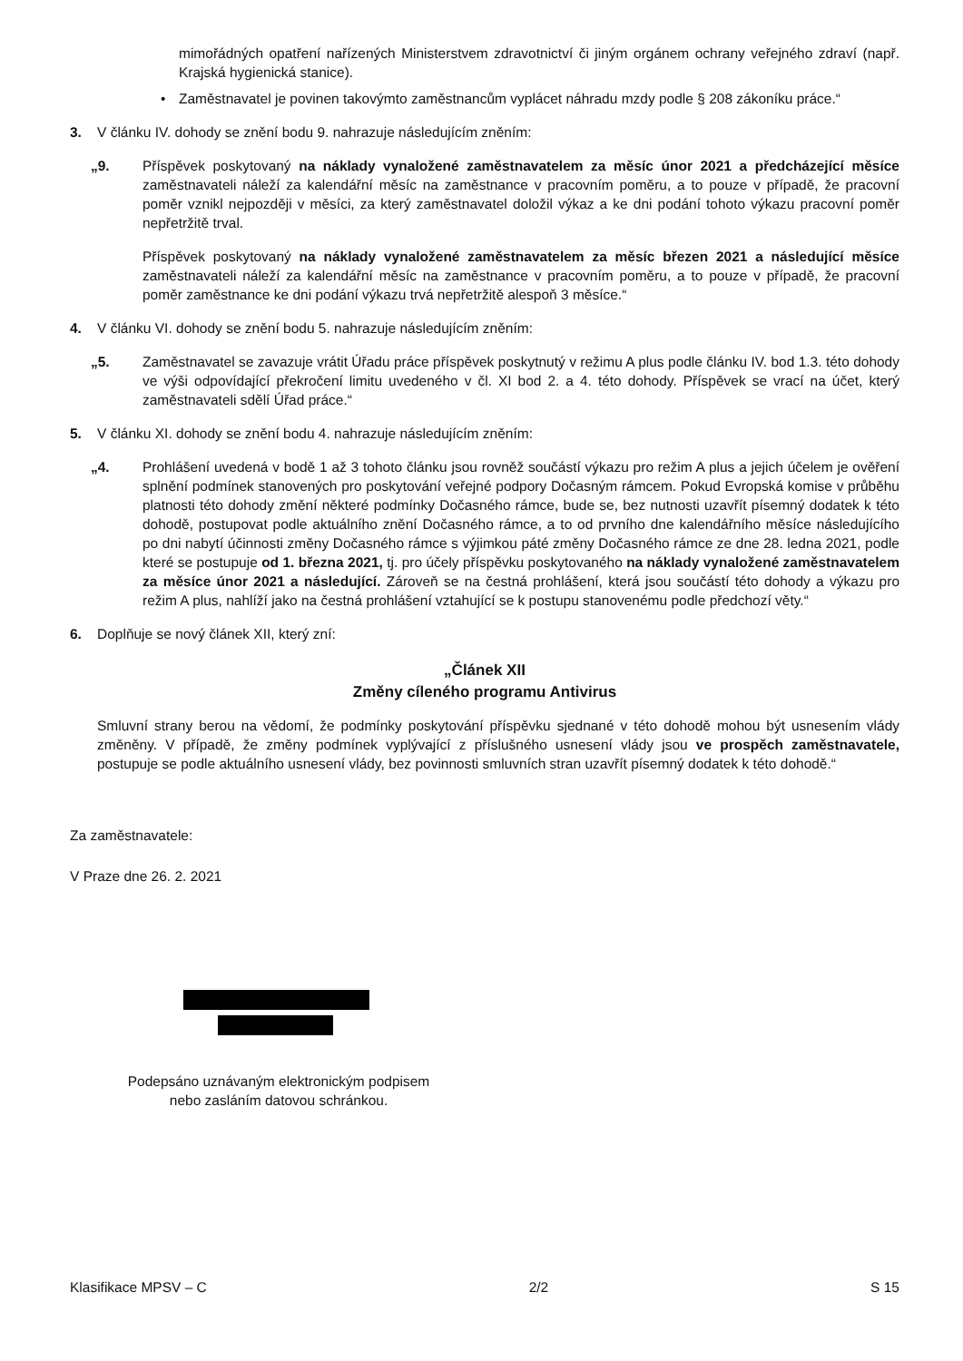mimořádných opatření nařízených Ministerstvem zdravotnictví či jiným orgánem ochrany veřejného zdraví (např. Krajská hygienická stanice).
• Zaměstnavatel je povinen takovýmto zaměstnancům vyplácet náhradu mzdy podle § 208 zákoníku práce.“
3. V článku IV. dohody se znění bodu 9. nahrazuje následujícím zněním:
„9. Příspěvek poskytovaný na náklady vynaložené zaměstnavatelem za měsíc únor 2021 a předcházející měsíce zaměstnavateli náleží za kalendářní měsíc na zaměstnance v pracovním poměru, a to pouze v případě, že pracovní poměr vznikl nejpozději v měsíci, za který zaměstnavatel doložil výkaz a ke dni podání tohoto výkazu pracovní poměr nepřetržitě trval.
Příspěvek poskytovaný na náklady vynaložené zaměstnavatelem za měsíc březen 2021 a následující měsíce zaměstnavateli náleží za kalendářní měsíc na zaměstnance v pracovním poměru, a to pouze v případě, že pracovní poměr zaměstnance ke dni podání výkazu trvá nepřetržitě alespoň 3 měsíce.“
4. V článku VI. dohody se znění bodu 5. nahrazuje následujícím zněním:
„5. Zaměstnavatel se zavazuje vrátit Úřadu práce příspěvek poskytnutý v režimu A plus podle článku IV. bod 1.3. této dohody ve výši odpovídající překročení limitu uvedeného v čl. XI bod 2. a 4. této dohody. Příspěvek se vrací na účet, který zaměstnavateli sdělí Úřad práce.“
5. V článku XI. dohody se znění bodu 4. nahrazuje následujícím zněním:
„4. Prohlášení uvedená v bodě 1 až 3 tohoto článku jsou rovněž součástí výkazu pro režim A plus a jejich účelem je ověření splnění podmínek stanovených pro poskytování veřejné podpory Dočasným rámcem. Pokud Evropská komise v průběhu platnosti této dohody změní některé podmínky Dočasného rámce, bude se, bez nutnosti uzavřít písemný dodatek k této dohodě, postupovat podle aktuálního znění Dočasného rámce, a to od prvního dne kalendářního měsíce následujícího po dni nabytí účinnosti změny Dočasného rámce s výjimkou páté změny Dočasného rámce ze dne 28. ledna 2021, podle které se postupuje od 1. března 2021, tj. pro účely příspěvku poskytovaného na náklady vynaložené zaměstnavatelem za měsíce únor 2021 a následující. Zároveň se na čestná prohlášení, která jsou součástí této dohody a výkazu pro režim A plus, nahlíží jako na čestná prohlášení vztahující se k postupu stanovenému podle předchozí věty.“
6. Doplňuje se nový článek XII, který zní:
„Článek XII
Změny cíleného programu Antivirus
Smluvní strany berou na vědomí, že podmínky poskytování příspěvku sjednané v této dohodě mohou být usnesením vlády změněny. V případě, že změny podmínek vyplývající z příslušného usnesení vlády jsou ve prospěch zaměstnavatele, postupuje se podle aktuálního usnesení vlády, bez povinnosti smluvních stran uzavřít písemný dodatek k této dohodě.“
Za zaměstnavatele:
V Praze dne 26. 2. 2021
Podepsáno uznávaným elektronickým podpisem nebo zasláním datovou schránkou.
Klasifikace MPSV – C 2/2 S 15